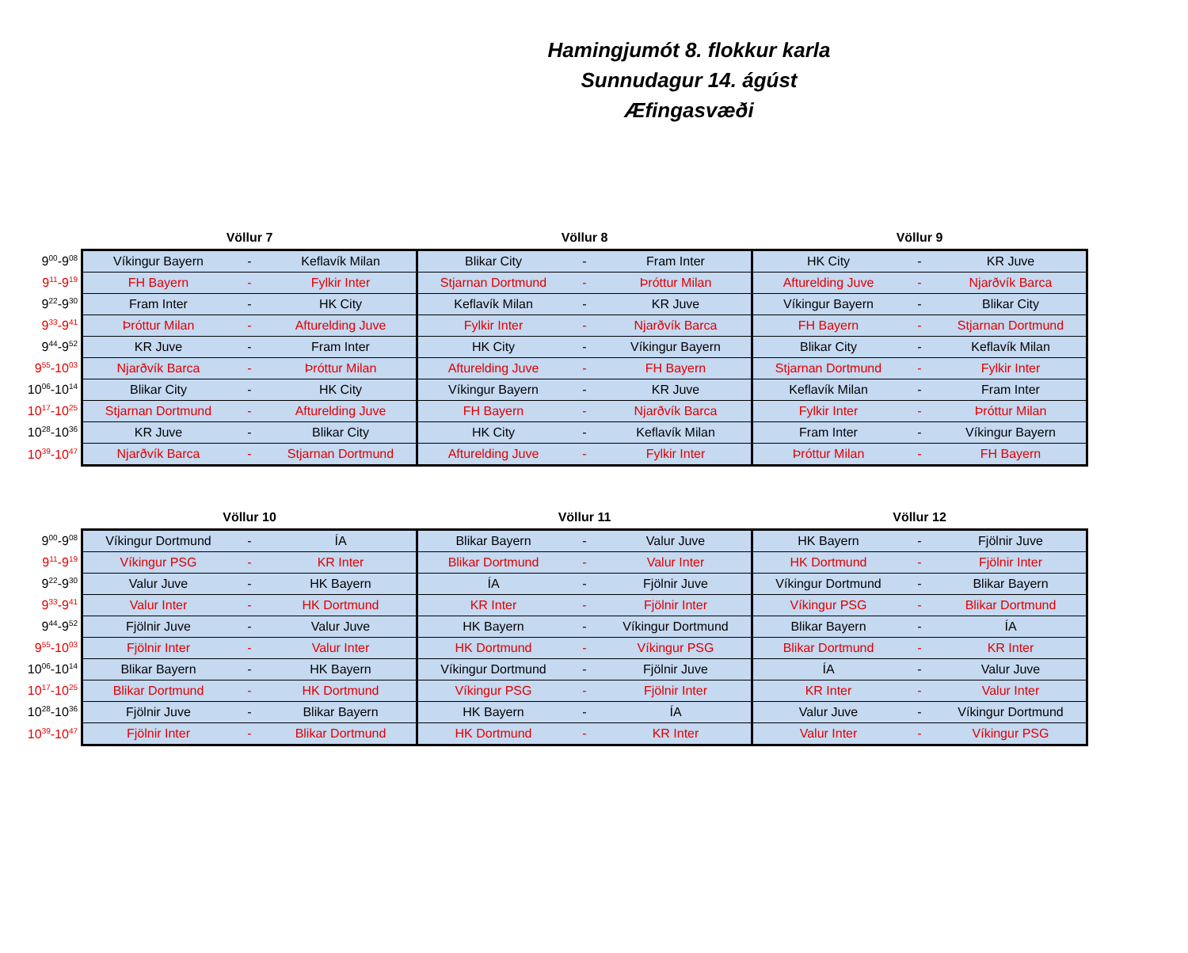Hamingjumót 8. flokkur karla
Sunnudagur 14. ágúst
Æfingasvæði
| | Völlur 7 | | | Völlur 8 | | | Völlur 9 | | |
| --- | --- | --- | --- | --- | --- | --- | --- | --- | --- |
| 9<sup>00</sup>-9<sup>08</sup> | Víkingur Bayern | - | Keflavík Milan | Blikar City | - | Fram Inter | HK City | - | KR Juve |
| 9<sup>11</sup>-9<sup>19</sup> | FH Bayern | - | Fylkir Inter | Stjarnan Dortmund | - | Þróttur Milan | Afturelding Juve | - | Njarðvík Barca |
| 9<sup>22</sup>-9<sup>30</sup> | Fram Inter | - | HK City | Keflavík Milan | - | KR Juve | Víkingur Bayern | - | Blikar City |
| 9<sup>33</sup>-9<sup>41</sup> | Þróttur Milan | - | Afturelding Juve | Fylkir Inter | - | Njarðvík Barca | FH Bayern | - | Stjarnan Dortmund |
| 9<sup>44</sup>-9<sup>52</sup> | KR Juve | - | Fram Inter | HK City | - | Víkingur Bayern | Blikar City | - | Keflavík Milan |
| 9<sup>55</sup>-10<sup>03</sup> | Njarðvík Barca | - | Þróttur Milan | Afturelding Juve | - | FH Bayern | Stjarnan Dortmund | - | Fylkir Inter |
| 10<sup>06</sup>-10<sup>14</sup> | Blikar City | - | HK City | Víkingur Bayern | - | KR Juve | Keflavík Milan | - | Fram Inter |
| 10<sup>17</sup>-10<sup>25</sup> | Stjarnan Dortmund | - | Afturelding Juve | FH Bayern | - | Njarðvík Barca | Fylkir Inter | - | Þróttur Milan |
| 10<sup>28</sup>-10<sup>36</sup> | KR Juve | - | Blikar City | HK City | - | Keflavík Milan | Fram Inter | - | Víkingur Bayern |
| 10<sup>39</sup>-10<sup>47</sup> | Njarðvík Barca | - | Stjarnan Dortmund | Afturelding Juve | - | Fylkir Inter | Þróttur Milan | - | FH Bayern |
| | Völlur 10 | | | Völlur 11 | | | Völlur 12 | | |
| --- | --- | --- | --- | --- | --- | --- | --- | --- | --- |
| 9<sup>00</sup>-9<sup>08</sup> | Víkingur Dortmund | - | ÍA | Blikar Bayern | - | Valur Juve | HK Bayern | - | Fjölnir Juve |
| 9<sup>11</sup>-9<sup>19</sup> | Víkingur PSG | - | KR Inter | Blikar Dortmund | - | Valur Inter | HK Dortmund | - | Fjölnir Inter |
| 9<sup>22</sup>-9<sup>30</sup> | Valur Juve | - | HK Bayern | ÍA | - | Fjölnir Juve | Víkingur Dortmund | - | Blikar Bayern |
| 9<sup>33</sup>-9<sup>41</sup> | Valur Inter | - | HK Dortmund | KR Inter | - | Fjölnir Inter | Víkingur PSG | - | Blikar Dortmund |
| 9<sup>44</sup>-9<sup>52</sup> | Fjölnir Juve | - | Valur Juve | HK Bayern | - | Víkingur Dortmund | Blikar Bayern | - | ÍA |
| 9<sup>55</sup>-10<sup>03</sup> | Fjölnir Inter | - | Valur Inter | HK Dortmund | - | Víkingur PSG | Blikar Dortmund | - | KR Inter |
| 10<sup>06</sup>-10<sup>14</sup> | Blikar Bayern | - | HK Bayern | Víkingur Dortmund | - | Fjölnir Juve | ÍA | - | Valur Juve |
| 10<sup>17</sup>-10<sup>25</sup> | Blikar Dortmund | - | HK Dortmund | Víkingur PSG | - | Fjölnir Inter | KR Inter | - | Valur Inter |
| 10<sup>28</sup>-10<sup>36</sup> | Fjölnir Juve | - | Blikar Bayern | HK Bayern | - | ÍA | Valur Juve | - | Víkingur Dortmund |
| 10<sup>39</sup>-10<sup>47</sup> | Fjölnir Inter | - | Blikar Dortmund | HK Dortmund | - | KR Inter | Valur Inter | - | Víkingur PSG |